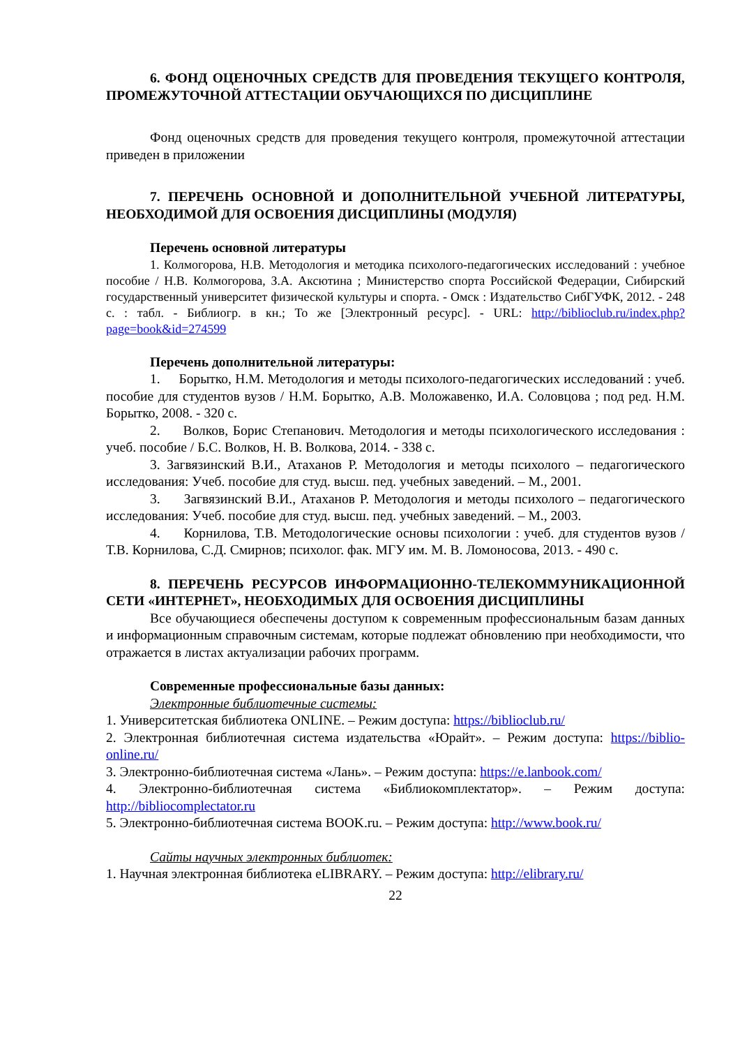6. ФОНД ОЦЕНОЧНЫХ СРЕДСТВ ДЛЯ ПРОВЕДЕНИЯ ТЕКУЩЕГО КОНТРОЛЯ, ПРОМЕЖУТОЧНОЙ АТТЕСТАЦИИ ОБУЧАЮЩИХСЯ ПО ДИСЦИПЛИНЕ
Фонд оценочных средств для проведения текущего контроля, промежуточной аттестации приведен в приложении
7. ПЕРЕЧЕНЬ ОСНОВНОЙ И ДОПОЛНИТЕЛЬНОЙ УЧЕБНОЙ ЛИТЕРАТУРЫ, НЕОБХОДИМОЙ ДЛЯ ОСВОЕНИЯ ДИСЦИПЛИНЫ (МОДУЛЯ)
Перечень основной литературы
1. Колмогорова, Н.В. Методология и методика психолого-педагогических исследований : учебное пособие / Н.В. Колмогорова, З.А. Аксютина ; Министерство спорта Российской Федерации, Сибирский государственный университет физической культуры и спорта. - Омск : Издательство СибГУФК, 2012. - 248 с. : табл. - Библиогр. в кн.; То же [Электронный ресурс]. - URL: http://biblioclub.ru/index.php?page=book&id=274599
Перечень дополнительной литературы:
1. Борытко, Н.М. Методология и методы психолого-педагогических исследований : учеб. пособие для студентов вузов / Н.М. Борытко, А.В. Моложавенко, И.А. Соловцова ; под ред. Н.М. Борытко, 2008. - 320 с.
2. Волков, Борис Степанович. Методология и методы психологического исследования : учеб. пособие / Б.С. Волков, Н. В. Волкова, 2014. - 338 с.
3. Загвязинский В.И., Атаханов Р. Методология и методы психолого – педагогического исследования: Учеб. пособие для студ. высш. пед. учебных заведений. – М., 2001.
3. Загвязинский В.И., Атаханов Р. Методология и методы психолого – педагогического исследования: Учеб. пособие для студ. высш. пед. учебных заведений. – М., 2003.
4. Корнилова, Т.В. Методологические основы психологии : учеб. для студентов вузов / Т.В. Корнилова, С.Д. Смирнов; психолог. фак. МГУ им. М. В. Ломоносова, 2013. - 490 с.
8. ПЕРЕЧЕНЬ РЕСУРСОВ ИНФОРМАЦИОННО-ТЕЛЕКОММУНИКАЦИОННОЙ СЕТИ «ИНТЕРНЕТ», НЕОБХОДИМЫХ ДЛЯ ОСВОЕНИЯ ДИСЦИПЛИНЫ
Все обучающиеся обеспечены доступом к современным профессиональным базам данных и информационным справочным системам, которые подлежат обновлению при необходимости, что отражается в листах актуализации рабочих программ.
Современные профессиональные базы данных:
Электронные библиотечные системы:
1. Университетская библиотека ONLINE. – Режим доступа: https://biblioclub.ru/
2. Электронная библиотечная система издательства «Юрайт». – Режим доступа: https://biblio-online.ru/
3. Электронно-библиотечная система «Лань». – Режим доступа: https://e.lanbook.com/
4. Электронно-библиотечная система «Библиокомплектатор». – Режим доступа: http://bibliocomplectator.ru
5. Электронно-библиотечная система BOOK.ru. – Режим доступа: http://www.book.ru/
Сайты научных электронных библиотек:
1. Научная электронная библиотека eLIBRARY. – Режим доступа: http://elibrary.ru/
22